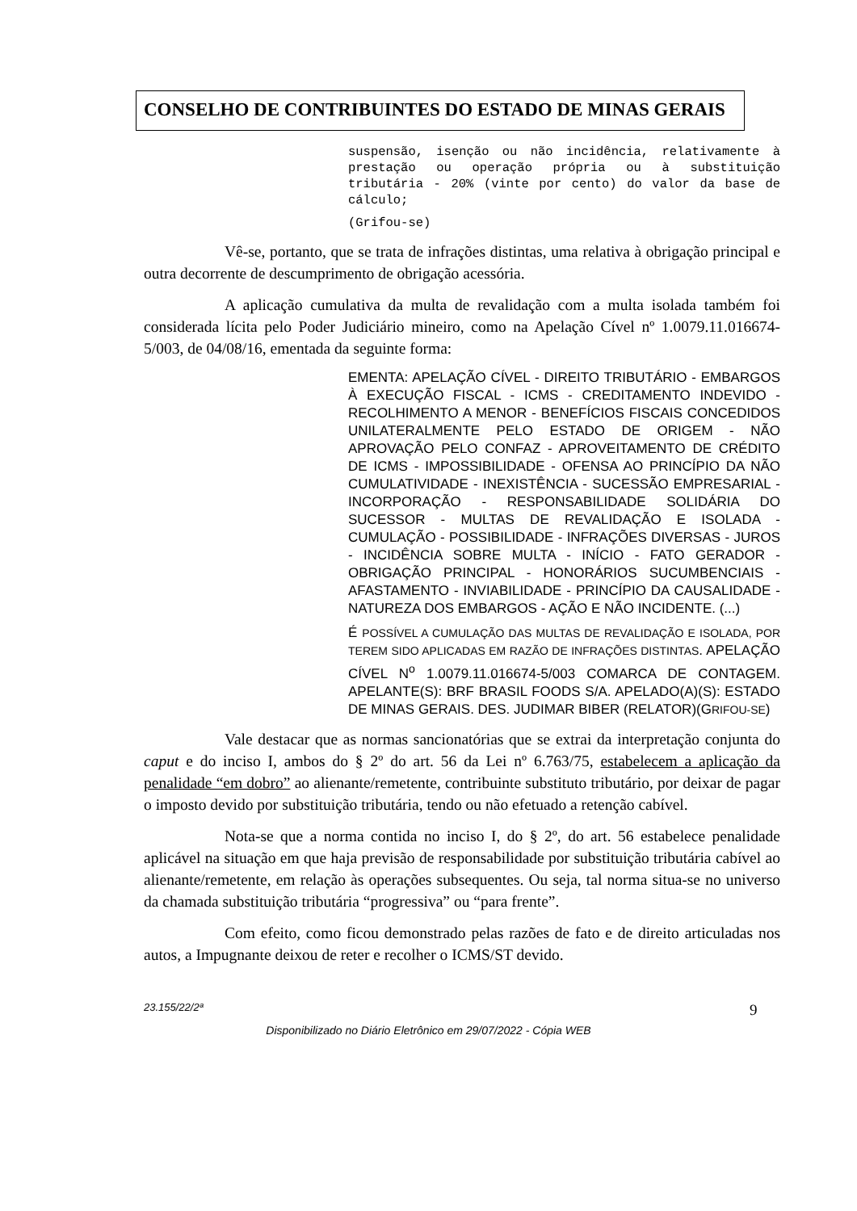CONSELHO DE CONTRIBUINTES DO ESTADO DE MINAS GERAIS
suspensão, isenção ou não incidência, relativamente à prestação ou operação própria ou à substituição tributária - 20% (vinte por cento) do valor da base de cálculo;
(Grifou-se)
Vê-se, portanto, que se trata de infrações distintas, uma relativa à obrigação principal e outra decorrente de descumprimento de obrigação acessória.
A aplicação cumulativa da multa de revalidação com a multa isolada também foi considerada lícita pelo Poder Judiciário mineiro, como na Apelação Cível nº 1.0079.11.016674-5/003, de 04/08/16, ementada da seguinte forma:
EMENTA: APELAÇÃO CÍVEL - DIREITO TRIBUTÁRIO - EMBARGOS À EXECUÇÃO FISCAL - ICMS - CREDITAMENTO INDEVIDO - RECOLHIMENTO A MENOR - BENEFÍCIOS FISCAIS CONCEDIDOS UNILATERALMENTE PELO ESTADO DE ORIGEM - NÃO APROVAÇÃO PELO CONFAZ - APROVEITAMENTO DE CRÉDITO DE ICMS - IMPOSSIBILIDADE - OFENSA AO PRINCÍPIO DA NÃO CUMULATIVIDADE - INEXISTÊNCIA - SUCESSÃO EMPRESARIAL - INCORPORAÇÃO - RESPONSABILIDADE SOLIDÁRIA DO SUCESSOR - MULTAS DE REVALIDAÇÃO E ISOLADA - CUMULAÇÃO - POSSIBILIDADE - INFRAÇÕES DIVERSAS - JUROS - INCIDÊNCIA SOBRE MULTA - INÍCIO - FATO GERADOR - OBRIGAÇÃO PRINCIPAL - HONORÁRIOS SUCUMBENCIAIS - AFASTAMENTO - INVIABILIDADE - PRINCÍPIO DA CAUSALIDADE - NATUREZA DOS EMBARGOS - AÇÃO E NÃO INCIDENTE. (...)
É POSSÍVEL A CUMULAÇÃO DAS MULTAS DE REVALIDAÇÃO E ISOLADA, POR TEREM SIDO APLICADAS EM RAZÃO DE INFRAÇÕES DISTINTAS. APELAÇÃO CÍVEL N<sup>o</sup> 1.0079.11.016674-5/003 COMARCA DE CONTAGEM. APELANTE(S): BRF BRASIL FOODS S/A. APELADO(A)(S): ESTADO DE MINAS GERAIS. DES. JUDIMAR BIBER (RELATOR)(GRIFOU-SE)
Vale destacar que as normas sancionatórias que se extrai da interpretação conjunta do caput e do inciso I, ambos do § 2º do art. 56 da Lei nº 6.763/75, estabelecem a aplicação da penalidade “em dobro” ao alienante/remetente, contribuinte substituto tributário, por deixar de pagar o imposto devido por substituição tributária, tendo ou não efetuado a retenção cabível.
Nota-se que a norma contida no inciso I, do § 2º, do art. 56 estabelece penalidade aplicável na situação em que haja previsão de responsabilidade por substituição tributária cabível ao alienante/remetente, em relação às operações subsequentes. Ou seja, tal norma situa-se no universo da chamada substituição tributária “progressiva” ou “para frente”.
Com efeito, como ficou demonstrado pelas razões de fato e de direito articuladas nos autos, a Impugnante deixou de reter e recolher o ICMS/ST devido.
23.155/22/2ª 9
Disponibilizado no Diário Eletrônico em 29/07/2022 - Cópia WEB